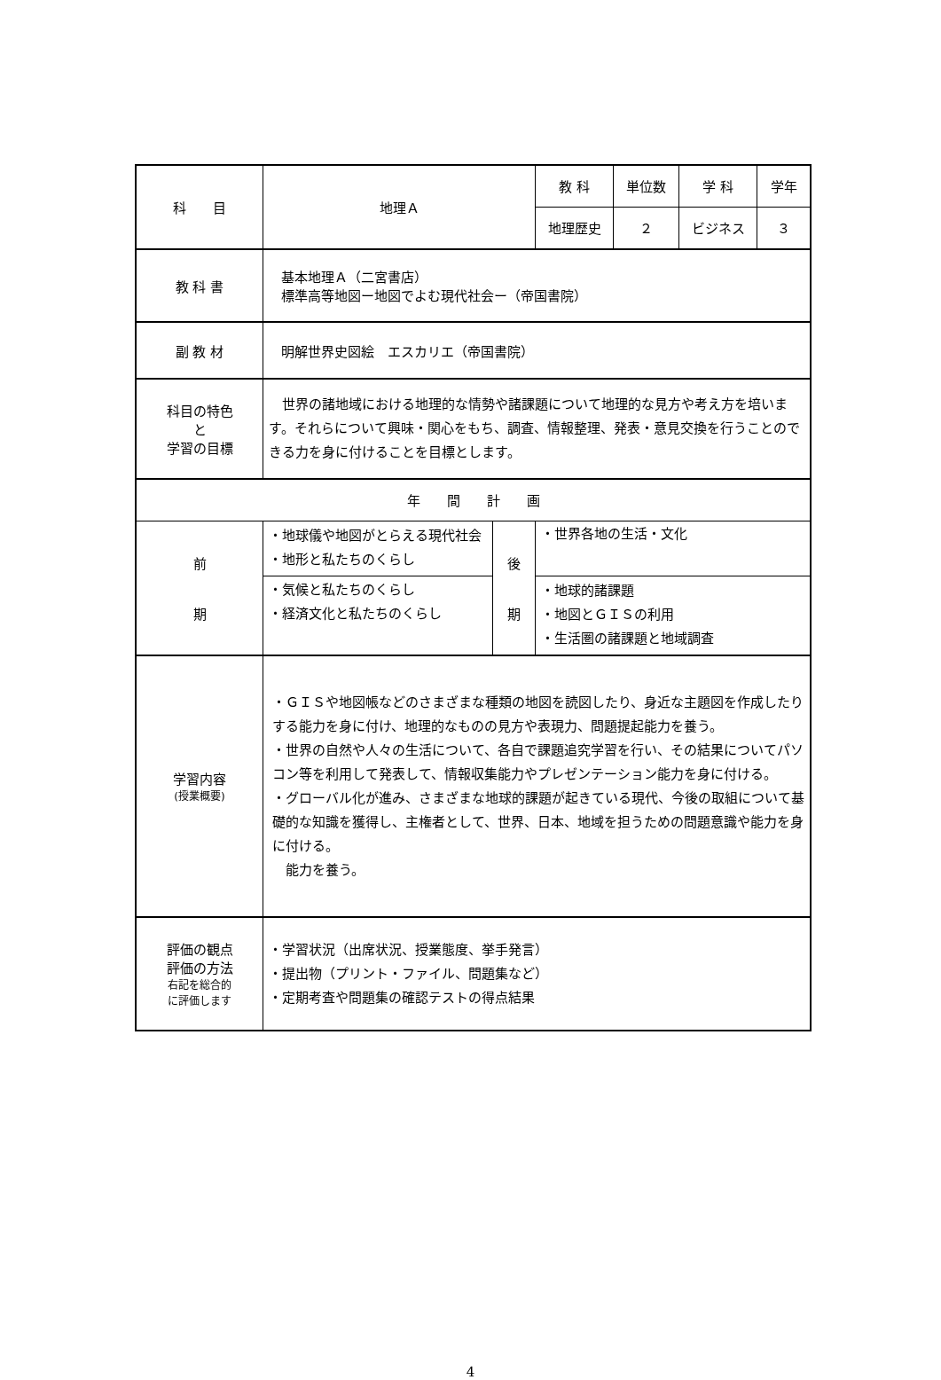| 科 目 | 地理Ａ | | 教 科 | 単位数 | 学 科 | 学年 |
| | | | 地理歴史 | ２ | ビジネス | ３ |
| 教 科 書 | 基本地理Ａ（二宮書店） 標準高等地図ー地図でよむ現代社会ー（帝国書院） | | | | | |
| 副 教 材 | 明解世界史図絵 エスカリエ（帝国書院） | | | | | |
| 科目の特色 と 学習の目標 | 世界の諸地域における地理的な情勢や諸課題について地理的な見方や考え方を培います。それらについて興味・関心をもち、調査、情報整理、発表・意見交換を行うことのできる力を身に付けることを目標とします。 | | | | | |
| 年 間 計 画 | | | | | | |
| 前 期 | ・地球儀や地図がとらえる現代社会 ・地形と私たちのくらし | 後 期 | ・世界各地の生活・文化 | | | |
| | ・気候と私たちのくらし ・経済文化と私たちのくらし | | ・地球的諸課題 ・地図とＧＩＳの利用 ・生活圏の諸課題と地域調査 | | | |
| 学習内容 (授業概要) | ・ＧＩＳや地図帳などのさまざまな種類の地図を読図したり、身近な主題図を作成したりする能力を身に付け、地理的なものの見方や表現力、問題提起能力を養う。 ・世界の自然や人々の生活について、各自で課題追究学習を行い、その結果についてパソコン等を利用して発表して、情報収集能力やプレゼンテーション能力を身に付ける。 ・グローバル化が進み、さまざまな地球的課題が起きている現代、今後の取組について基礎的な知識を獲得し、主権者として、世界、日本、地域を担うための問題意識や能力を身に付ける。 能力を養う。 | | | | | |
| 評価の観点 評価の方法 右記を総合的 に評価します | ・学習状況（出席状況、授業態度、挙手発言） ・提出物（プリント・ファイル、問題集など） ・定期考査や問題集の確認テストの得点結果 | | | | | |
4